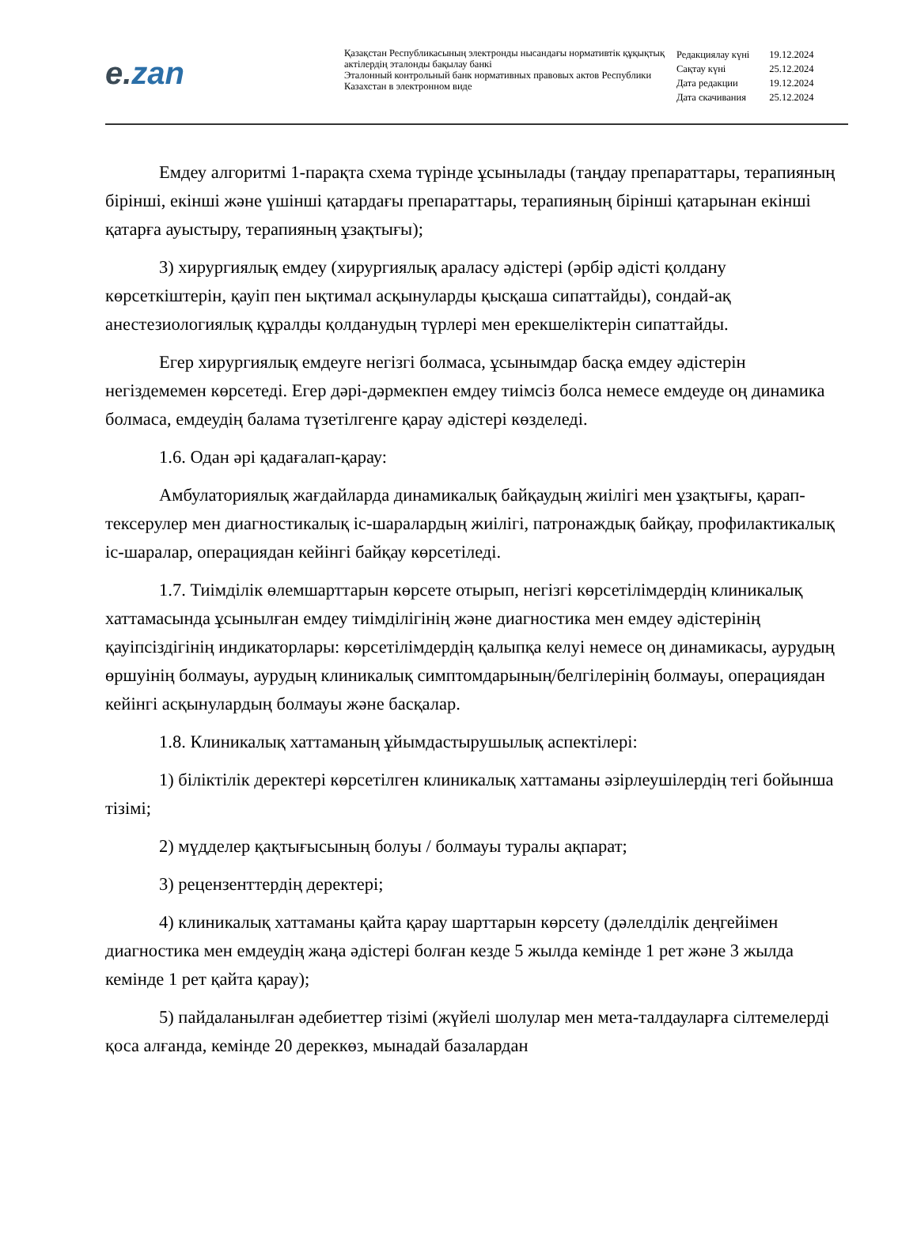e. zan
Қазақстан Республикасының электронды нысандағы нормативтік құқықтық актілердің эталонды бақылау банкі
Эталонный контрольный банк нормативных правовых актов Республики Казахстан в электронном виде
| Редакциялау күні | 19.12.2024 |
| Сақтау күні | 25.12.2024 |
| Дата редакции | 19.12.2024 |
| Дата скачивания | 25.12.2024 |
Емдеу алгоритмі 1-парақта схема түрінде ұсынылады (таңдау препараттары, терапияның бірінші, екінші және үшінші қатардағы препараттары, терапияның бірінші қатарынан екінші қатарға ауыстыру, терапияның ұзақтығы);
3) хирургиялық емдеу (хирургиялық араласу әдістері (әрбір әдісті қолдану көрсеткіштерін, қауіп пен ықтимал асқынуларды қысқаша сипаттайды), сондай-ақ анестезиологиялық құралды қолданудың түрлері мен ерекшеліктерін сипаттайды.
Егер хирургиялық емдеуге негізгі болмаса, ұсынымдар басқа емдеу әдістерін негіздемемен көрсетеді. Егер дәрі-дәрмекпен емдеу тиімсіз болса немесе емдеуде оң динамика болмаса, емдеудің балама түзетілгенге қарау әдістері көзделеді.
1.6. Одан әрі қадағалап-қарау:
Амбулаториялық жағдайларда динамикалық байқаудың жиілігі мен ұзақтығы, қарап-тексерулер мен диагностикалық іс-шаралардың жиілігі, патронаждық байқау, профилактикалық іс-шаралар, операциядан кейінгі байқау көрсетіледі.
1.7. Тиімділік өлемшарттарын көрсете отырып, негізгі көрсетілімдердің клиникалық хаттамасында ұсынылған емдеу тиімділігінің және диагностика мен емдеу әдістерінің қауіпсіздігінің индикаторлары: көрсетілімдердің қалыпқа келуі немесе оң динамикасы, аурудың өршуінің болмауы, аурудың клиникалық симптомдарының/белгілерінің болмауы, операциядан кейінгі асқынулардың болмауы және басқалар.
1.8. Клиникалық хаттаманың ұйымдастырушылық аспектілері:
1) біліктілік деректері көрсетілген клиникалық хаттаманы әзірлеушілердің тегі бойынша тізімі;
2) мүдделер қақтығысының болуы / болмауы туралы ақпарат;
3) рецензенттердің деректері;
4) клиникалық хаттаманы қайта қарау шарттарын көрсету (дәлелділік деңгейімен диагностика мен емдеудің жаңа әдістері болған кезде 5 жылда кемінде 1 рет және 3 жылда кемінде 1 рет қайта қарау);
5) пайдаланылған әдебиеттер тізімі (жүйелі шолулар мен мета-талдауларға сілтемелерді қоса алғанда, кемінде 20 дереккөз, мынадай базалардан